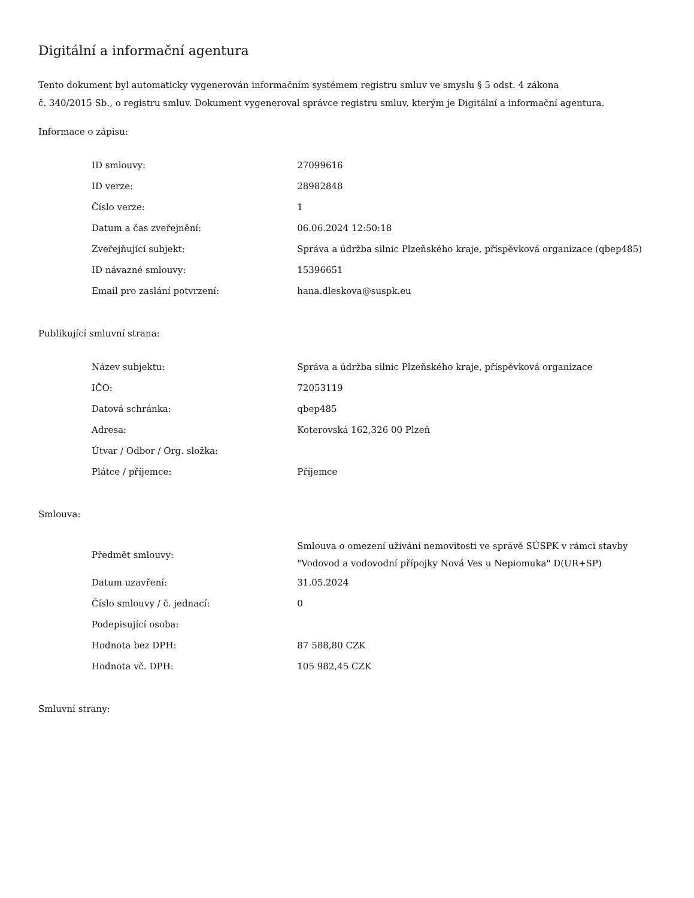Digitální a informační agentura
Tento dokument byl automaticky vygenerován informačním systémem registru smluv ve smyslu § 5 odst. 4 zákona
č. 340/2015 Sb., o registru smluv. Dokument vygeneroval správce registru smluv, kterým je Digitální a informační agentura.
Informace o zápisu:
| ID smlouvy: | 27099616 |
| ID verze: | 28982848 |
| Číslo verze: | 1 |
| Datum a čas zveřejnění: | 06.06.2024 12:50:18 |
| Zveřejňující subjekt: | Správa a údržba silnic Plzeňského kraje, příspěvková organizace (qbep485) |
| ID návazné smlouvy: | 15396651 |
| Email pro zaslání potvrzení: | hana.dleskova@suspk.eu |
Publikující smluvní strana:
| Název subjektu: | Správa a údržba silnic Plzeňského kraje, příspěvková organizace |
| IČO: | 72053119 |
| Datová schránka: | qbep485 |
| Adresa: | Koterovská 162,326 00 Plzeň |
| Útvar / Odbor / Org. složka: | |
| Plátce / příjemce: | Příjemce |
Smlouva:
| Předmět smlouvy: | Smlouva o omezení užívání nemovitosti ve správě SÚSPK v rámci stavby "Vodovod a vodovodní přípojky Nová Ves u Nepiomuka" D(UR+SP) |
| Datum uzavření: | 31.05.2024 |
| Číslo smlouvy / č. jednací: | 0 |
| Podepisující osoba: | |
| Hodnota bez DPH: | 87 588,80 CZK |
| Hodnota vč. DPH: | 105 982,45 CZK |
Smluvní strany: